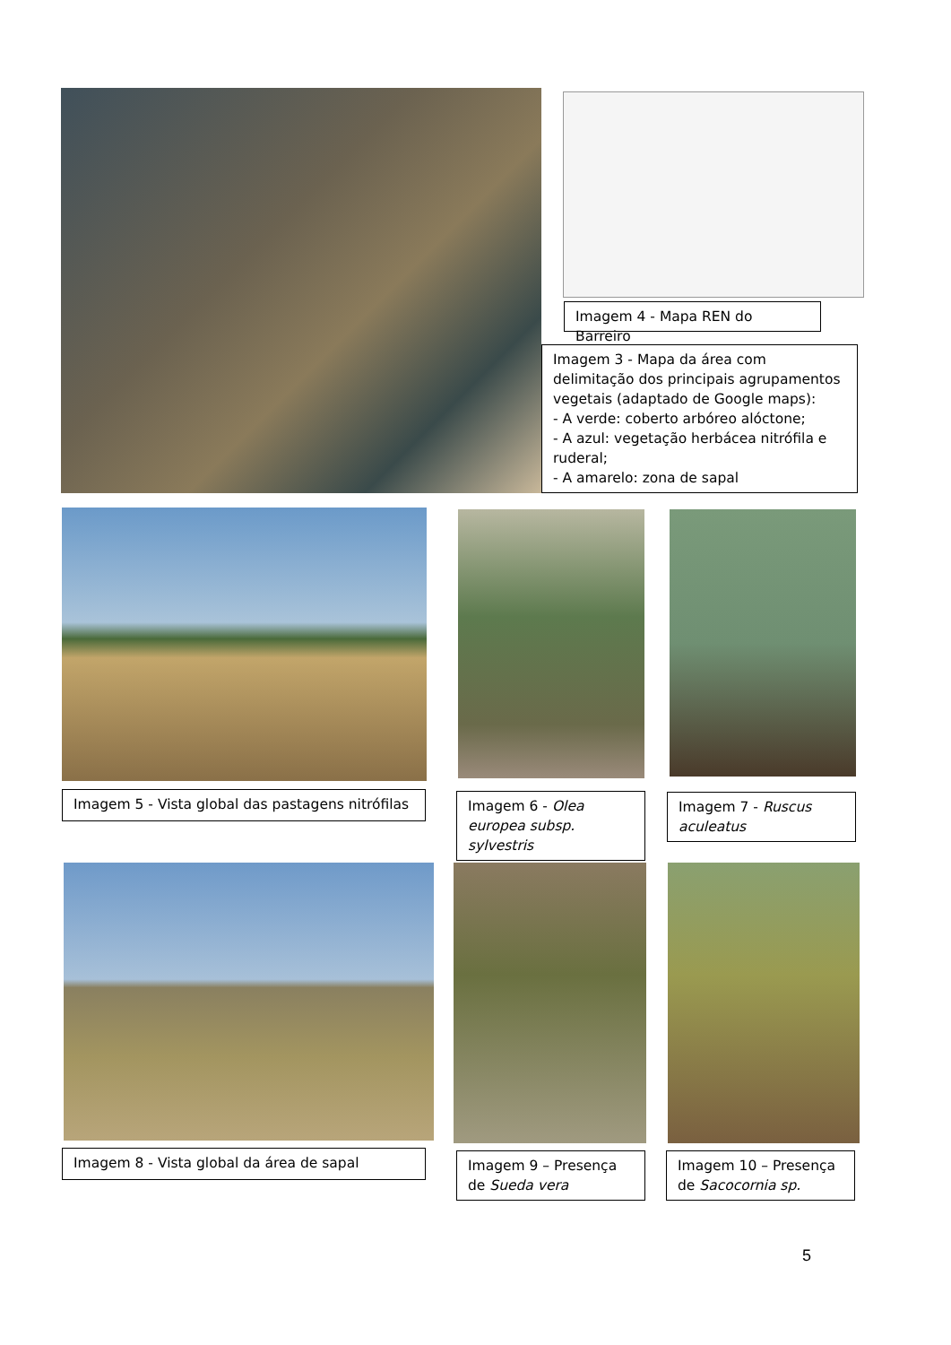Imagem 4 - Mapa REN do Barreiro
Imagem 3 - Mapa da área com delimitação dos principais agrupamentos vegetais (adaptado de Google maps):
- A verde: coberto arbóreo alóctone;
- A azul: vegetação herbácea nitrófila e ruderal;
- A amarelo: zona de sapal
Imagem 5 - Vista global das pastagens nitrófilas
Imagem 6 - Olea europea subsp. sylvestris
Imagem 7 - Ruscus aculeatus
Imagem 8 - Vista global da área de sapal
Imagem 9 – Presença de Sueda vera
Imagem 10 – Presença de Sacocornia sp.
5